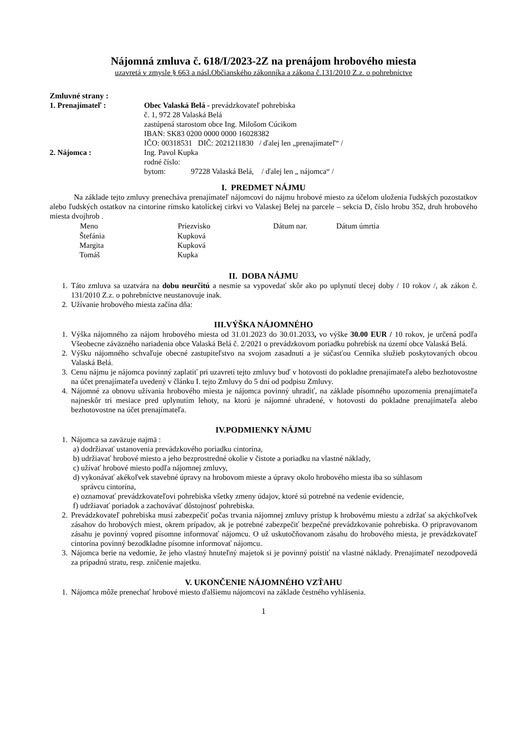Nájomná zmluva č. 618/I/2023-2Z na prenájom hrobového miesta
uzavretá v zmysle § 663 a násl.Občianského zákonníka a zákona č.131/2010 Z.z. o pohrebníctve
Zmluvné strany :
| 1. Prenajímateľ : | Obec Valaská Belá - prevádzkovateľ pohrebiska č. 1, 972 28 Valaská Belá zastúpená starostom obce Ing. Milošom Cúcikom IBAN: SK83 0200 0000 0000 16028382 IČO: 00318531 DIČ: 2021211830 / ďalej len „prenajímateľ“ / |
| 2. Nájomca : | Ing. Pavol Kupka rodné číslo: bytom: 97228 Valaská Belá, / ďalej len „ nájomca“ / |
I. PREDMET NÁJMU
Na základe tejto zmluvy prenecháva prenajímateľ nájomcovi do nájmu hrobové miesto za účelom uloženia ľudských pozostatkov alebo ľudských ostatkov na cintoríne rímsko katolíckej cirkvi vo Valaskej Belej na parcele – sekcia D, číslo hrobu 352, druh hrobového miesta dvojhrob .
| Meno | Priezvisko | Dátum nar. | Dátum úmrtia |
| --- | --- | --- | --- |
| Štefánia | Kupková | | |
| Margita | Kupková | | |
| Tomáš | Kupka | | |
II. DOBA NÁJMU
1. Táto zmluva sa uzatvára na dobu neurčitú a nesmie sa vypovedať skôr ako po uplynutí tlecej doby / 10 rokov /, ak zákon č. 131/2010 Z.z. o pohrebníctve neustanovuje inak.
2. Užívanie hrobového miesta začína dňa:
III.VÝŠKA NÁJOMNÉHO
1. Výška nájomného za nájom hrobového miesta od 31.01.2023 do 30.01.2033, vo výške 30.00 EUR / 10 rokov, je určená podľa Všeobecne záväzného nariadenia obce Valaská Belá č. 2/2021 o prevádzkovom poriadku pohrebísk na území obce Valaská Belá.
2. Výšku nájomného schvaľuje obecné zastupiteľstvo na svojom zasadnutí a je súčasťou Cenníka služieb poskytovaných obcou Valaská Belá.
3. Cenu nájmu je nájomca povinný zaplatiť pri uzavretí tejto zmluvy buď v hotovosti do pokladne prenajímateľa alebo bezhotovostne na účet prenajímateľa uvedený v článku I. tejto Zmluvy do 5 dní od podpisu Zmluvy.
4. Nájomné za obnovu užívania hrobového miesta je nájomca povinný uhradiť, na základe písomného upozornenia prenajímateľa najneskôr tri mesiace pred uplynutím lehoty, na ktorú je nájomné uhradené, v hotovosti do pokladne prenajímateľa alebo bezhotovostne na účet prenajímateľa.
IV.PODMIENKY NÁJMU
1. Nájomca sa zaväzuje najmä :
a) dodržiavať ustanovenia prevádzkového poriadku cintorína,
b) udržiavať hrobové miesto a jeho bezprostredné okolie v čistote a poriadku na vlastné náklady,
c) užívať hrobové miesto podľa nájomnej zmluvy,
d) vykonávať akékoľvek stavebné úpravy na hrobovom mieste a úpravy okolo hrobového miesta iba so súhlasom
správcu cintorína,
e) oznamovať prevádzkovateľovi pohrebiska všetky zmeny údajov, ktoré sú potrebné na vedenie evidencie,
f) udržiavať poriadok a zachovávať dôstojnosť pohrebiska.
2. Prevádzkovateľ pohrebiska musí zabezpečiť počas trvania nájomnej zmluvy prístup k hrobovému miestu a zdržať sa akýchkoľvek zásahov do hrobových miest, okrem prípadov, ak je potrebné zabezpečiť bezpečné prevádzkovanie pohrebiska. O pripravovanom zásahu je povinný vopred písomne informovať nájomcu. O už uskutočňovanom zásahu do hrobového miesta, je prevádzkovateľ cintorína povinný bezodkladne písomne informovať nájomcu.
3. Nájomca berie na vedomie, že jeho vlastný hnuteľný majetok si je povinný poistiť na vlastné náklady. Prenajímateľ nezodpovedá za prípadnú stratu, resp. zničenie majetku.
V. UKONČENIE NÁJOMNÉHO VZŤAHU
1. Nájomca môže prenechať hrobové miesto ďalšiemu nájomcovi na základe čestného vyhlásenia.
1